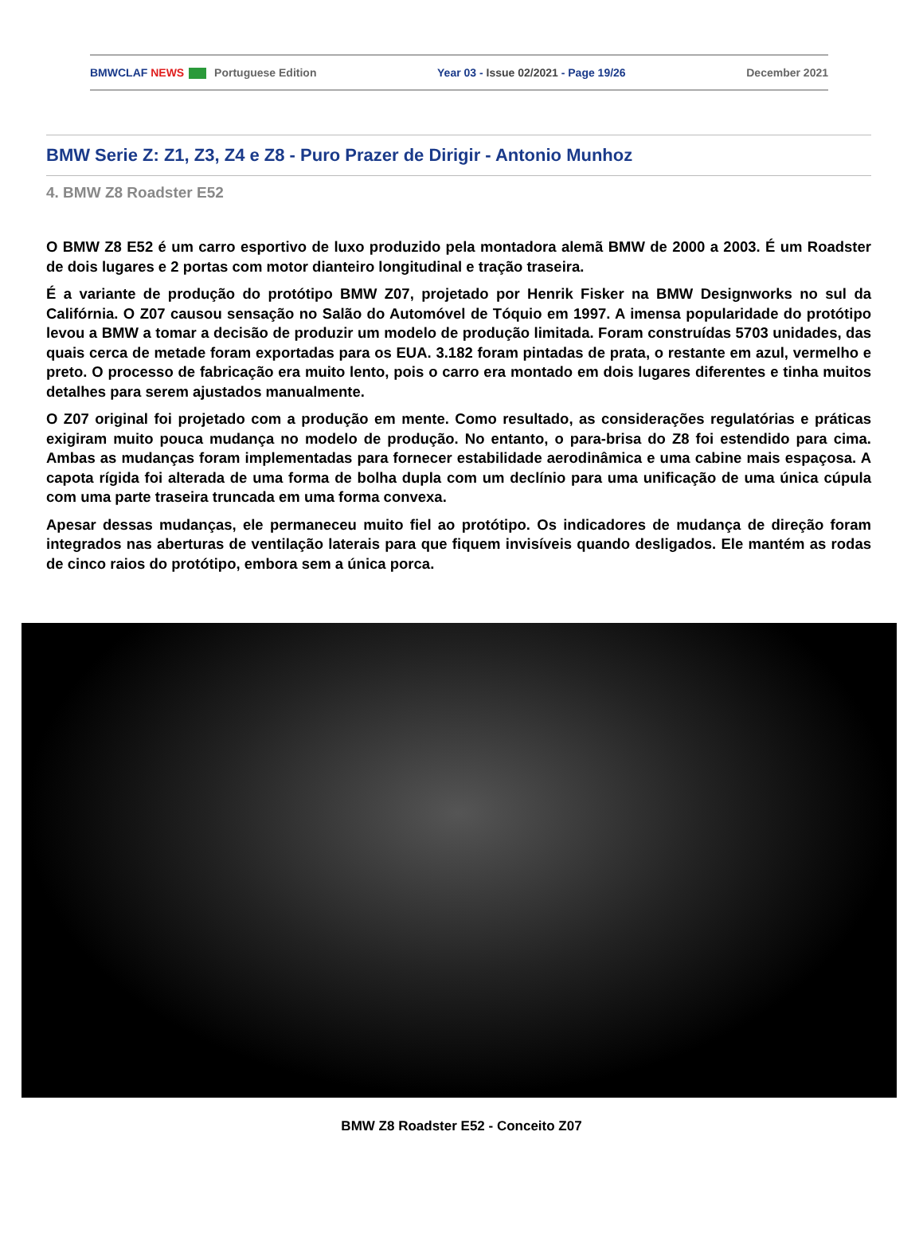BMWCLAF NEWS Portuguese Edition Year 03 - Issue 02/2021 - Page 19/26 December 2021
BMW Serie Z: Z1, Z3, Z4 e Z8 - Puro Prazer de Dirigir - Antonio Munhoz
4. BMW Z8 Roadster E52
O BMW Z8 E52 é um carro esportivo de luxo produzido pela montadora alemã BMW de 2000 a 2003. É um Roadster de dois lugares e 2 portas com motor dianteiro longitudinal e tração traseira.
É a variante de produção do protótipo BMW Z07, projetado por Henrik Fisker na BMW Designworks no sul da Califórnia. O Z07 causou sensação no Salão do Automóvel de Tóquio em 1997. A imensa popularidade do protótipo levou a BMW a tomar a decisão de produzir um modelo de produção limitada. Foram construídas 5703 unidades, das quais cerca de metade foram exportadas para os EUA. 3.182 foram pintadas de prata, o restante em azul, vermelho e preto. O processo de fabricação era muito lento, pois o carro era montado em dois lugares diferentes e tinha muitos detalhes para serem ajustados manualmente.
O Z07 original foi projetado com a produção em mente. Como resultado, as considerações regulatórias e práticas exigiram muito pouca mudança no modelo de produção. No entanto, o para-brisa do Z8 foi estendido para cima. Ambas as mudanças foram implementadas para fornecer estabilidade aerodinâmica e uma cabine mais espaçosa. A capota rígida foi alterada de uma forma de bolha dupla com um declínio para uma unificação de uma única cúpula com uma parte traseira truncada em uma forma convexa.
Apesar dessas mudanças, ele permaneceu muito fiel ao protótipo. Os indicadores de mudança de direção foram integrados nas aberturas de ventilação laterais para que fiquem invisíveis quando desligados. Ele mantém as rodas de cinco raios do protótipo, embora sem a única porca.
BMW Z8 Roadster E52 - Conceito Z07